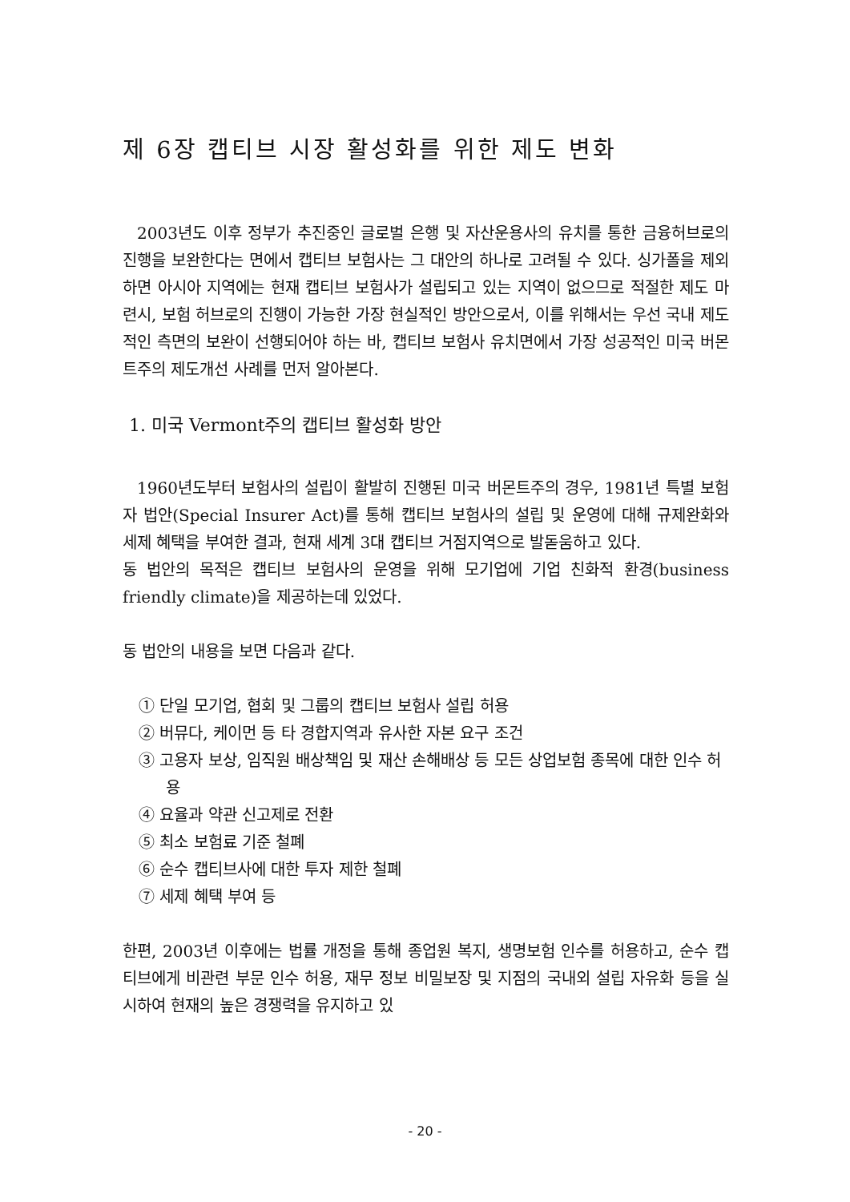제 6장 캡티브 시장 활성화를 위한 제도 변화
2003년도 이후 정부가 추진중인 글로벌 은행 및 자산운용사의 유치를 통한 금융허브로의 진행을 보완한다는 면에서 캡티브 보험사는 그 대안의 하나로 고려될 수 있다. 싱가폴을 제외하면 아시아 지역에는 현재 캡티브 보험사가 설립되고 있는 지역이 없으므로 적절한 제도 마련시, 보험 허브로의 진행이 가능한 가장 현실적인 방안으로서, 이를 위해서는 우선 국내 제도적인 측면의 보완이 선행되어야 하는 바, 캡티브 보험사 유치면에서 가장 성공적인 미국 버몬트주의 제도개선 사례를 먼저 알아본다.
1. 미국 Vermont주의 캡티브 활성화 방안
1960년도부터 보험사의 설립이 활발히 진행된 미국 버몬트주의 경우, 1981년 특별 보험자 법안(Special Insurer Act)를 통해 캡티브 보험사의 설립 및 운영에 대해 규제완화와 세제 혜택을 부여한 결과, 현재 세계 3대 캡티브 거점지역으로 발돋움하고 있다.
동 법안의 목적은 캡티브 보험사의 운영을 위해 모기업에 기업 친화적 환경(business friendly climate)을 제공하는데 있었다.
동 법안의 내용을 보면 다음과 같다.
① 단일 모기업, 협회 및 그룹의 캡티브 보험사 설립 허용
② 버뮤다, 케이먼 등 타 경합지역과 유사한 자본 요구 조건
③ 고용자 보상, 임직원 배상책임 및 재산 손해배상 등 모든 상업보험 종목에 대한 인수 허용
④ 요율과 약관 신고제로 전환
⑤ 최소 보험료 기준 철폐
⑥ 순수 캡티브사에 대한 투자 제한 철폐
⑦ 세제 혜택 부여 등
한편, 2003년 이후에는 법률 개정을 통해 종업원 복지, 생명보험 인수를 허용하고, 순수 캡티브에게 비관련 부문 인수 허용, 재무 정보 비밀보장 및 지점의 국내외 설립 자유화 등을 실시하여 현재의 높은 경쟁력을 유지하고 있
- 20 -